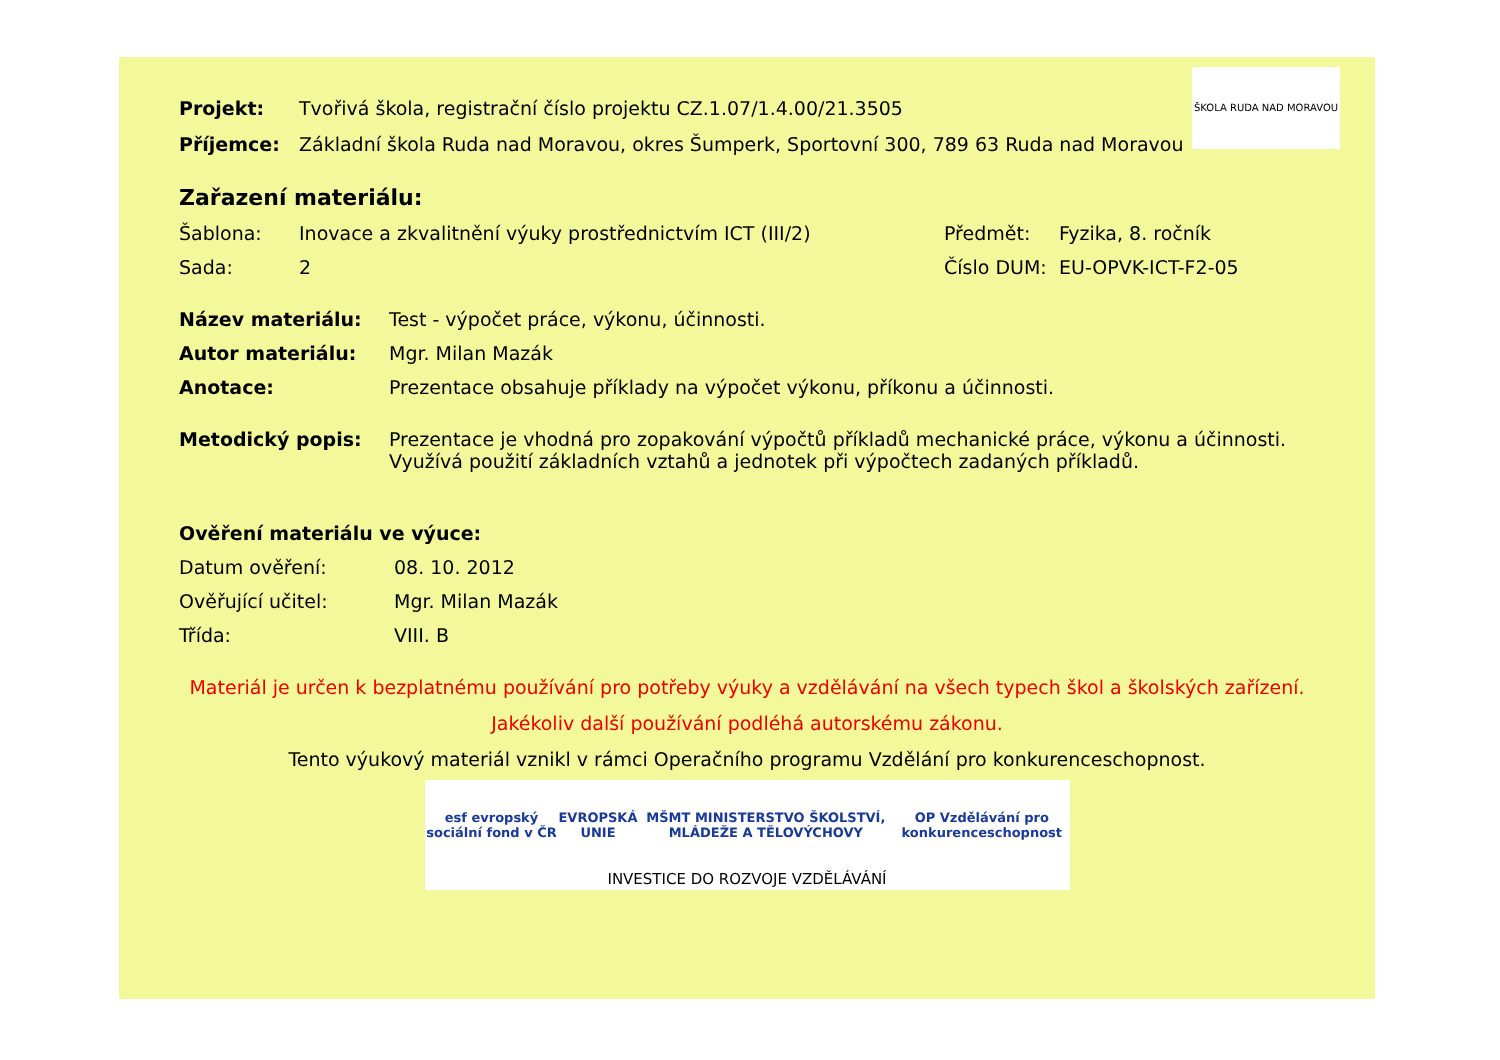ŠKOLA RUDA NAD MORAVOU
Projekt: Tvořivá škola, registrační číslo projektu CZ.1.07/1.4.00/21.3505
Příjemce: Základní škola Ruda nad Moravou, okres Šumperk, Sportovní 300, 789 63 Ruda nad Moravou
Zařazení materiálu:
Šablona: Inovace a zkvalitnění výuky prostřednictvím ICT (III/2) Předmět: Fyzika, 8. ročník
Sada: 2 Číslo DUM: EU-OPVK-ICT-F2-05
Název materiálu: Test - výpočet práce, výkonu, účinnosti.
Autor materiálu: Mgr. Milan Mazák
Anotace: Prezentace obsahuje příklady na výpočet výkonu, příkonu a účinnosti.
Metodický popis: Prezentace je vhodná pro zopakování výpočtů příkladů mechanické práce, výkonu a účinnosti. Využívá použití základních vztahů a jednotek při výpočtech zadaných příkladů.
Ověření materiálu ve výuce:
Datum ověření: 08. 10. 2012
Ověřující učitel: Mgr. Milan Mazák
Třída: VIII. B
Materiál je určen k bezplatnému používání pro potřeby výuky a vzdělávání na všech typech škol a školských zařízení.
Jakékoliv další používání podléhá autorskému zákonu.
Tento výukový materiál vznikl v rámci Operačního programu Vzdělání pro konkurenceschopnost.
esf evropský sociální fond v ČR EVROPSKÁ UNIE MŠMT MINISTERSTVO ŠKOLSTVÍ, MLÁDEŽE A TĚLOVÝCHOVY OP Vzdělávání pro konkurenceschopnost
INVESTICE DO ROZVOJE VZDĚLÁVÁNÍ